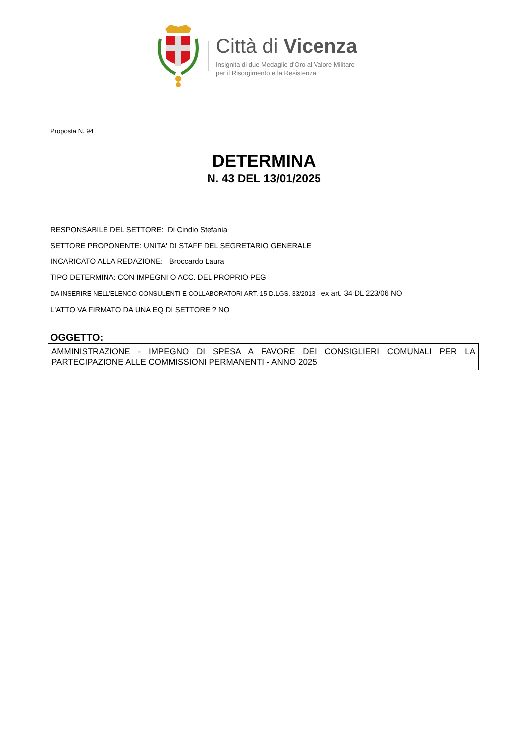Città di Vicenza
Insignita di due Medaglie d’Oro al Valore Militare
per il Risorgimento e la Resistenza
Proposta N. 94
DETERMINA
N. 43 DEL 13/01/2025
RESPONSABILE DEL SETTORE: Di Cindio Stefania
SETTORE PROPONENTE: UNITA' DI STAFF DEL SEGRETARIO GENERALE
INCARICATO ALLA REDAZIONE: Broccardo Laura
TIPO DETERMINA: CON IMPEGNI O ACC. DEL PROPRIO PEG
DA INSERIRE NELL’ELENCO CONSULENTI E COLLABORATORI ART. 15 D.LGS. 33/2013 - ex art. 34 DL 223/06 NO
L'ATTO VA FIRMATO DA UNA EQ DI SETTORE ? NO
OGGETTO:
AMMINISTRAZIONE - IMPEGNO DI SPESA A FAVORE DEI CONSIGLIERI COMUNALI PER LA PARTECIPAZIONE ALLE COMMISSIONI PERMANENTI - ANNO 2025